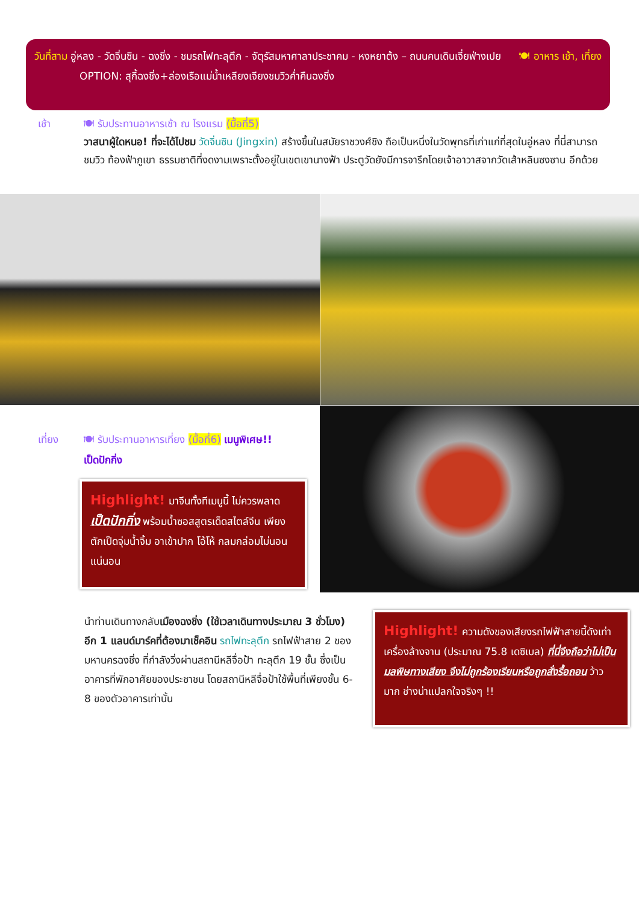วันที่สาม อู่หลง - วัดจิ่นซิน - ฉงชิ่ง - ชมรถไฟทะลุตึก - จัตุรัสมหาศาลาประชาคม - หงหยาต้ง – ถนนคนเดินเจี่ยฟ่างเปย 🍽 อาหาร เช้า, เที่ยง
OPTION: สุกี้ฉงชิ่ง+ล่องเรือแม่น้ำเหลียงเจียงชมวิวค่ำคืนฉงชิ่ง
เช้า 🍽 รับประทานอาหารเช้า ณ โรงแรม (มื้อที่5)
วาสนาผู้ใดหนอ! ที่จะได้ไปชม วัดจิ่นซิน (Jingxin) สร้างขึ้นในสมัยราชวงศ์ชิง ถือเป็นหนึ่งในวัดพุทธที่เก่าแก่ที่สุดในอู่หลง ที่นี่สามารถชมวิว ท้องฟ้าภูเขา ธรรมชาติที่งดงามเพราะตั้งอยู่ในเขตเขานางฟ้า ประตูวัดยังมีการจารึกโดยเจ้าอาวาสจากวัดเส้าหลินซงซาน อีกด้วย
เที่ยง 🍽 รับประทานอาหารเที่ยง (มื้อที่6) เมนูพิเศษ!!
เป็ดปักกิ่ง
Highlight! มาจีนทั้งทีเมนูนี้ ไม่ควรพลาด
เป็ดปักกิ่ง พร้อมน้ำซอสสูตรเด็ดสไตล์จีน เพียงตักเป็ดจุ่มน้ำจิ้ม อาเข้าปาก โอ้โห้ กลมกล่อมไม่นอนแน่นอน
นำท่านเดินทางกลับ เมืองฉงชิ่ง (ใช้เวลาเดินทางประมาณ 3 ชั่วโมง) อีก 1 แลนด์มาร์คที่ต้องมาเช็คอิน รถไฟทะลุตึก รถไฟฟ้าสาย 2 ของมหานครฉงชิ่ง ที่กำลังวิ่งผ่านสถานีหลีจื่อป้า ทะลุตึก 19 ชั้น ซึ่งเป็นอาคารที่พักอาศัยของประชาชน โดยสถานีหลีจื่อป้าใช้พื้นที่เพียงชั้น 6-8 ของตัวอาคารเท่านั้น
Highlight! ความดังของเสียงรถไฟฟ้าสายนี้ดังเท่าเครื่องล้างจาน (ประมาณ 75.8 เดซิเบล) ที่นี่จึงถือว่าไม่เป็นมลพิษทางเสียง จึงไม่ถูกร้องเรียนหรือถูกสั่งรื้อถอน ว้าวมาก ช่างน่าแปลกใจจริงๆ !!